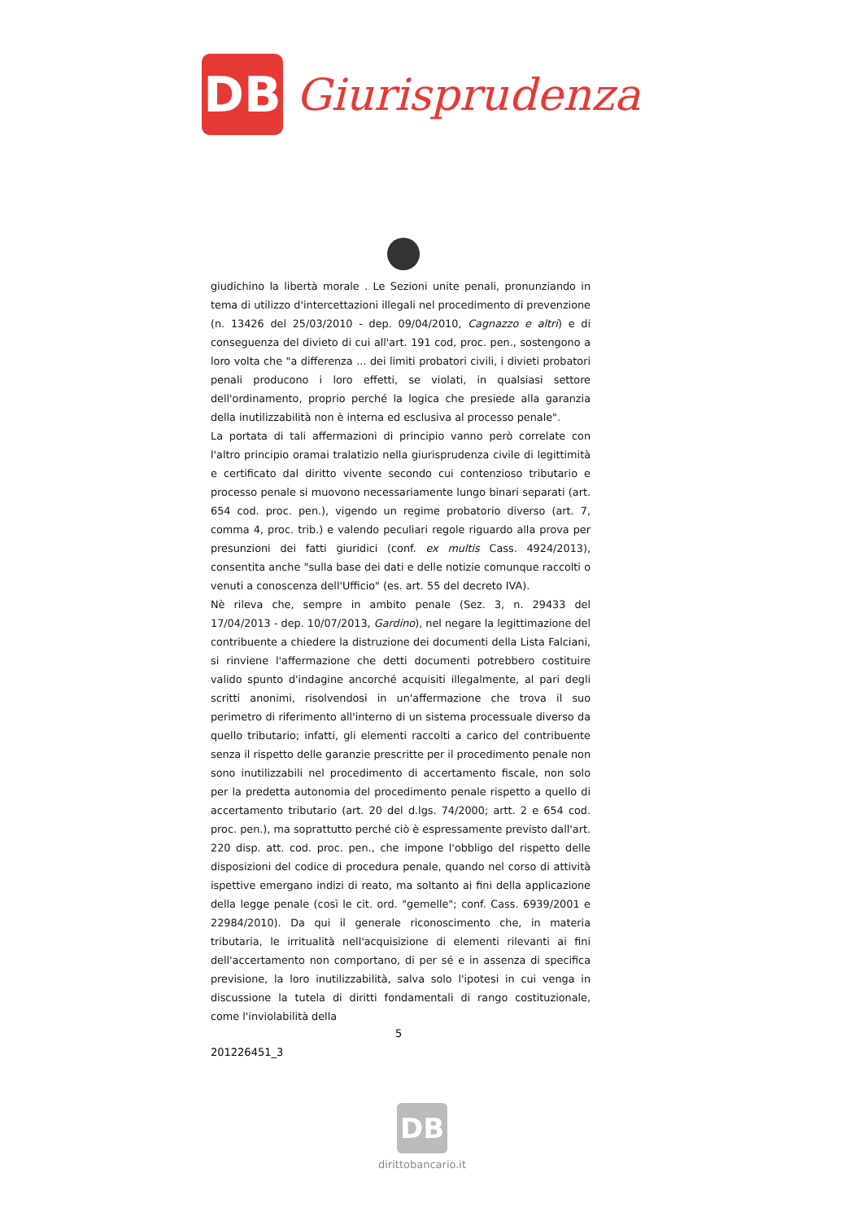DB
Giurisprudenza
giudichino la libertà morale . Le Sezioni unite penali, pronunziando in tema di utilizzo d'intercettazioni illegali nel procedimento di prevenzione (n. 13426 del 25/03/2010 - dep. 09/04/2010, Cagnazzo e altri) e di conseguenza del divieto di cui all'art. 191 cod, proc. pen., sostengono a loro volta che "a differenza ... dei limiti probatori civili, i divieti probatori penali producono i loro effetti, se violati, in qualsiasi settore dell'ordinamento, proprio perché la logica che presiede alla garanzia della inutilizzabilità non è interna ed esclusiva al processo penale".
La portata di tali affermazioni di principio vanno però correlate con l'altro principio oramai tralatizio nella giurisprudenza civile di legittimità e certificato dal diritto vivente secondo cui contenzioso tributario e processo penale si muovono necessariamente lungo binari separati (art. 654 cod. proc. pen.), vigendo un regime probatorio diverso (art. 7, comma 4, proc. trib.) e valendo peculiari regole riguardo alla prova per presunzioni dei fatti giuridici (conf. ex multis Cass. 4924/2013), consentita anche "sulla base dei dati e delle notizie comunque raccolti o venuti a conoscenza dell'Ufficio" (es. art. 55 del decreto IVA).
Nè rileva che, sempre in ambito penale (Sez. 3, n. 29433 del 17/04/2013 - dep. 10/07/2013, Gardino), nel negare la legittimazione del contribuente a chiedere la distruzione dei documenti della Lista Falciani, si rinviene l'affermazione che detti documenti potrebbero costituire valido spunto d'indagine ancorché acquisiti illegalmente, al pari degli scritti anonimi, risolvendosi in un'affermazione che trova il suo perimetro di riferimento all'interno di un sistema processuale diverso da quello tributario; infatti, gli elementi raccolti a carico del contribuente senza il rispetto delle garanzie prescritte per il procedimento penale non sono inutilizzabili nel procedimento di accertamento fiscale, non solo per la predetta autonomia del procedimento penale rispetto a quello di accertamento tributario (art. 20 del d.lgs. 74/2000; artt. 2 e 654 cod. proc. pen.), ma soprattutto perché ciò è espressamente previsto dall'art. 220 disp. att. cod. proc. pen., che impone l'obbligo del rispetto delle disposizioni del codice di procedura penale, quando nel corso di attività ispettive emergano indizi di reato, ma soltanto ai fini della applicazione della legge penale (così le cit. ord. "gemelle"; conf. Cass. 6939/2001 e 22984/2010). Da qui il generale riconoscimento che, in materia tributaria, le irritualità nell'acquisizione di elementi rilevanti ai fini dell'accertamento non comportano, di per sé e in assenza di specifica previsione, la loro inutilizzabilità, salva solo l'ipotesi in cui venga in discussione la tutela di diritti fondamentali di rango costituzionale, come l'inviolabilità della
5
201226451_3
DB
dirittobancario.it